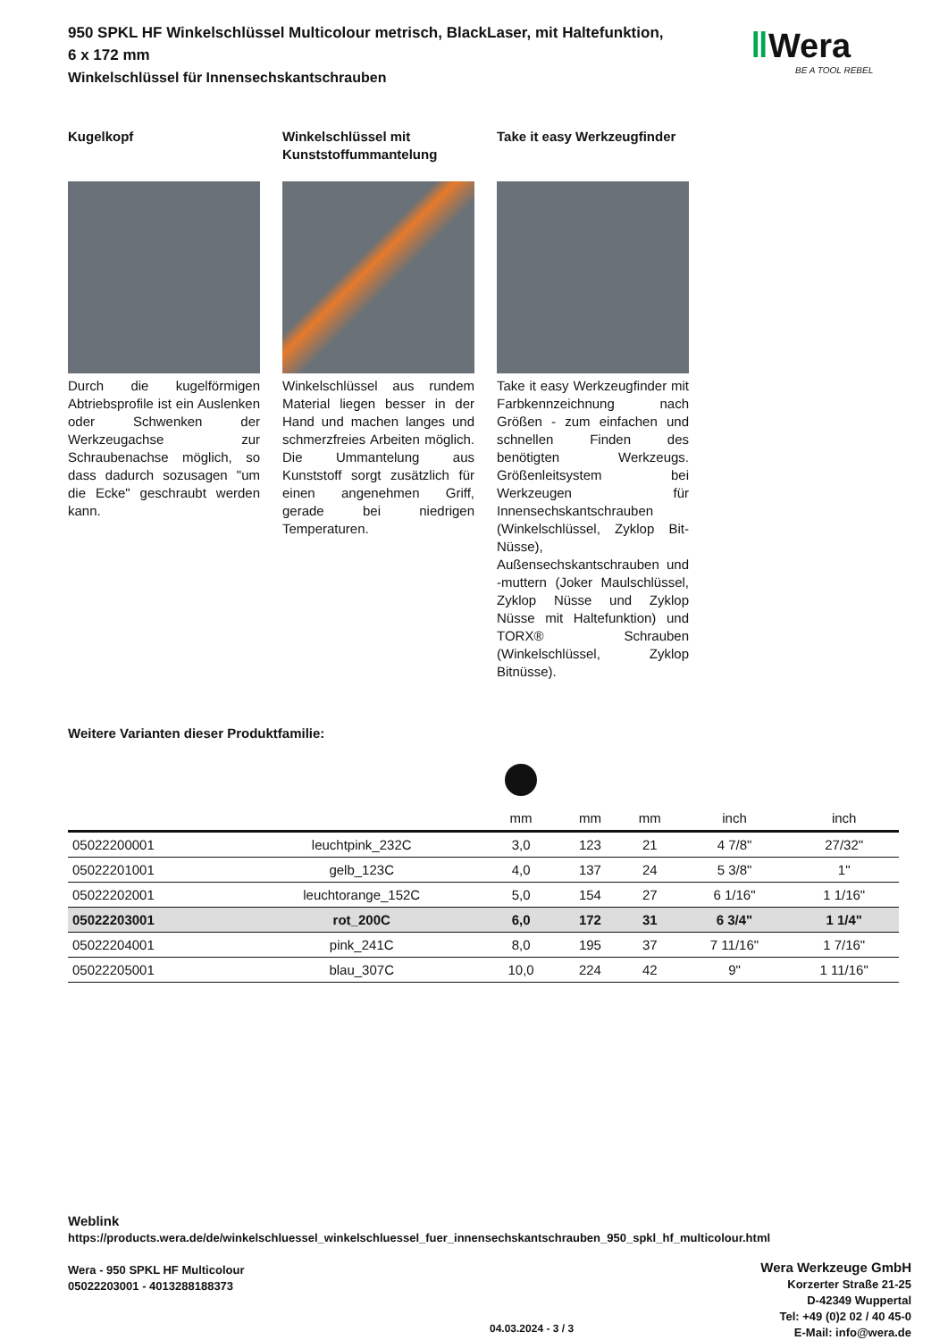950 SPKL HF Winkelschlüssel Multicolour metrisch, BlackLaser, mit Haltefunktion,
6 x 172 mm
Winkelschlüssel für Innensechskantschrauben
Kugelkopf
Durch die kugelförmigen Abtriebsprofile ist ein Auslenken oder Schwenken der Werkzeugachse zur Schraubenachse möglich, so dass dadurch sozusagen "um die Ecke" geschraubt werden kann.
Winkelschlüssel mit Kunststoffummantelung
Winkelschlüssel aus rundem Material liegen besser in der Hand und machen langes und schmerzfreies Arbeiten möglich. Die Ummantelung aus Kunststoff sorgt zusätzlich für einen angenehmen Griff, gerade bei niedrigen Temperaturen.
Take it easy Werkzeugfinder
Take it easy Werkzeugfinder mit Farbkennzeichnung nach Größen - zum einfachen und schnellen Finden des benötigten Werkzeugs. Größenleitsystem bei Werkzeugen für Innensechskantschrauben (Winkelschlüssel, Zyklop Bit-Nüsse), Außensechskantschrauben und -muttern (Joker Maulschlüssel, Zyklop Nüsse und Zyklop Nüsse mit Haltefunktion) und TORX® Schrauben (Winkelschlüssel, Zyklop Bitnüsse).
Weitere Varianten dieser Produktfamilie:
| | | mm | mm | mm | inch | inch |
| --- | --- | --- | --- | --- | --- | --- |
| 05022200001 | leuchtpink_232C | 3,0 | 123 | 21 | 4 7/8" | 27/32" |
| 05022201001 | gelb_123C | 4,0 | 137 | 24 | 5 3/8" | 1" |
| 05022202001 | leuchtorange_152C | 5,0 | 154 | 27 | 6 1/16" | 1 1/16" |
| 05022203001 | rot_200C | 6,0 | 172 | 31 | 6 3/4" | 1 1/4" |
| 05022204001 | pink_241C | 8,0 | 195 | 37 | 7 11/16" | 1 7/16" |
| 05022205001 | blau_307C | 10,0 | 224 | 42 | 9" | 1 11/16" |
‖Wera
BE A TOOL REBEL
Weblink
https://products.wera.de/de/winkelschluessel_winkelschluessel_fuer_innensechskantschrauben_950_spkl_hf_multicolour.html
Wera - 950 SPKL HF Multicolour
05022203001 - 4013288188373
Wera Werkzeuge GmbH
Korzerter Straße 21-25
D-42349 Wuppertal
Tel: +49 (0)2 02 / 40 45-0
E-Mail: info@wera.de
04.03.2024 - 3 / 3